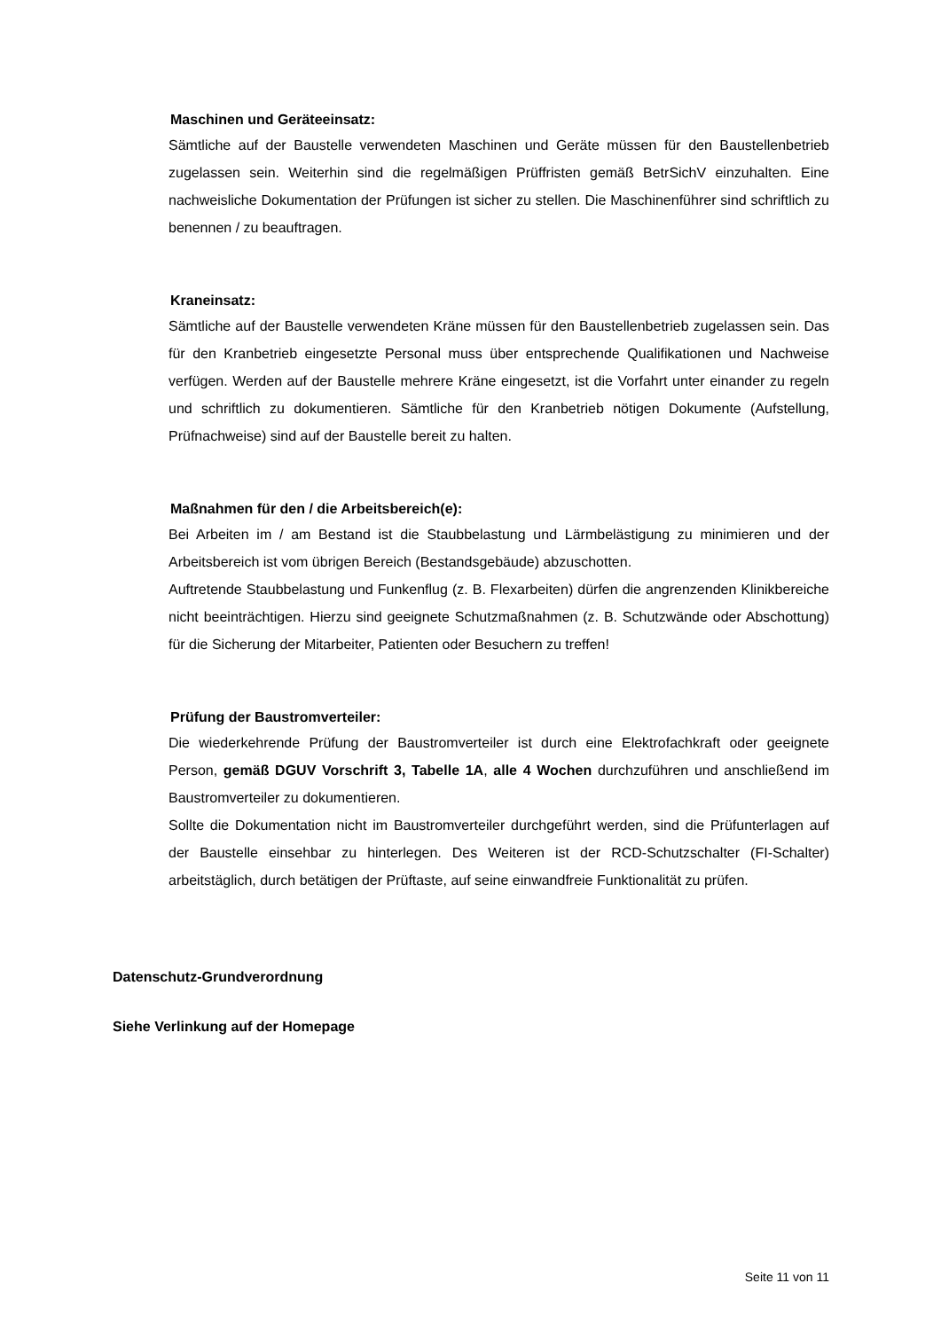Maschinen und Geräteeinsatz:
Sämtliche auf der Baustelle verwendeten Maschinen und Geräte müssen für den Baustellenbetrieb zugelassen sein. Weiterhin sind die regelmäßigen Prüffristen gemäß BetrSichV einzuhalten. Eine nachweisliche Dokumentation der Prüfungen ist sicher zu stellen. Die Maschinenführer sind schriftlich zu benennen / zu beauftragen.
Kraneinsatz:
Sämtliche auf der Baustelle verwendeten Kräne müssen für den Baustellenbetrieb zugelassen sein. Das für den Kranbetrieb eingesetzte Personal muss über entsprechende Qualifikationen und Nachweise verfügen. Werden auf der Baustelle mehrere Kräne eingesetzt, ist die Vorfahrt unter einander zu regeln und schriftlich zu dokumentieren. Sämtliche für den Kranbetrieb nötigen Dokumente (Aufstellung, Prüfnachweise) sind auf der Baustelle bereit zu halten.
Maßnahmen für den / die Arbeitsbereich(e):
Bei Arbeiten im / am Bestand ist die Staubbelastung und Lärmbelästigung zu minimieren und der Arbeitsbereich ist vom übrigen Bereich (Bestandsgebäude) abzuschotten.
Auftretende Staubbelastung und Funkenflug (z. B. Flexarbeiten) dürfen die angrenzenden Klinikbereiche nicht beeinträchtigen. Hierzu sind geeignete Schutzmaßnahmen (z. B. Schutzwände oder Abschottung) für die Sicherung der Mitarbeiter, Patienten oder Besuchern zu treffen!
Prüfung der Baustromverteiler:
Die wiederkehrende Prüfung der Baustromverteiler ist durch eine Elektrofachkraft oder geeignete Person, gemäß DGUV Vorschrift 3, Tabelle 1A, alle 4 Wochen durchzuführen und anschließend im Baustromverteiler zu dokumentieren.
Sollte die Dokumentation nicht im Baustromverteiler durchgeführt werden, sind die Prüfunterlagen auf der Baustelle einsehbar zu hinterlegen. Des Weiteren ist der RCD-Schutzschalter (FI-Schalter) arbeitstäglich, durch betätigen der Prüftaste, auf seine einwandfreie Funktionalität zu prüfen.
Datenschutz-Grundverordnung
Siehe Verlinkung auf der Homepage
Seite 11 von 11